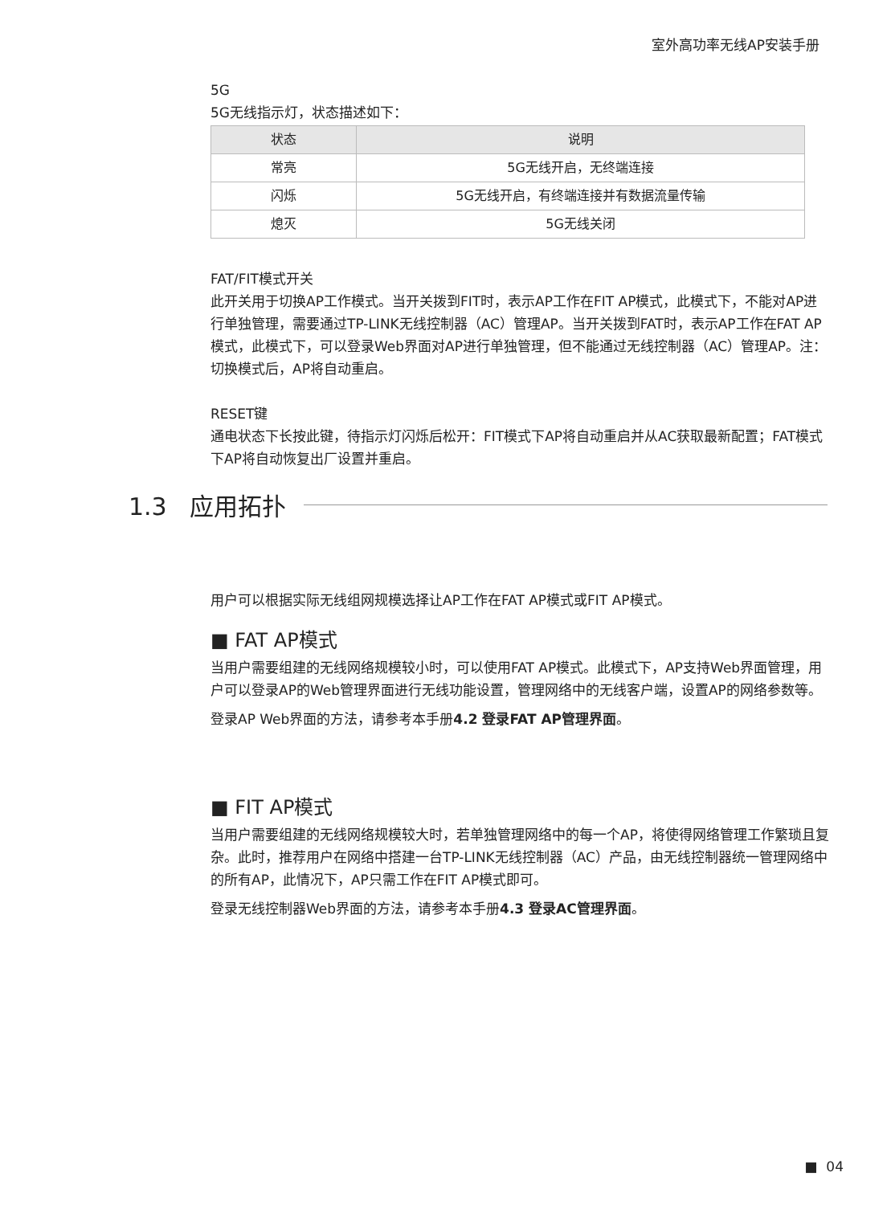室外高功率无线AP安装手册
5G
5G无线指示灯，状态描述如下：
| 状态 | 说明 |
| --- | --- |
| 常亮 | 5G无线开启，无终端连接 |
| 闪烁 | 5G无线开启，有终端连接并有数据流量传输 |
| 熄灭 | 5G无线关闭 |
FAT/FIT模式开关
此开关用于切换AP工作模式。当开关拨到FIT时，表示AP工作在FIT AP模式，此模式下，不能对AP进行单独管理，需要通过TP-LINK无线控制器（AC）管理AP。当开关拨到FAT时，表示AP工作在FAT AP模式，此模式下，可以登录Web界面对AP进行单独管理，但不能通过无线控制器（AC）管理AP。注：切换模式后，AP将自动重启。
RESET键
通电状态下长按此键，待指示灯闪烁后松开：FIT模式下AP将自动重启并从AC获取最新配置；FAT模式下AP将自动恢复出厂设置并重启。
用户可以根据实际无线组网规模选择让AP工作在FAT AP模式或FIT AP模式。
■ FAT AP模式
当用户需要组建的无线网络规模较小时，可以使用FAT AP模式。此模式下，AP支持Web界面管理，用户可以登录AP的Web管理界面进行无线功能设置，管理网络中的无线客户端，设置AP的网络参数等。
登录AP Web界面的方法，请参考本手册4.2 登录FAT AP管理界面。
■ FIT AP模式
当用户需要组建的无线网络规模较大时，若单独管理网络中的每一个AP，将使得网络管理工作繁琐且复杂。此时，推荐用户在网络中搭建一台TP-LINK无线控制器（AC）产品，由无线控制器统一管理网络中的所有AP，此情况下，AP只需工作在FIT AP模式即可。
登录无线控制器Web界面的方法，请参考本手册4.3 登录AC管理界面。
1.3 应用拓扑
■ 04